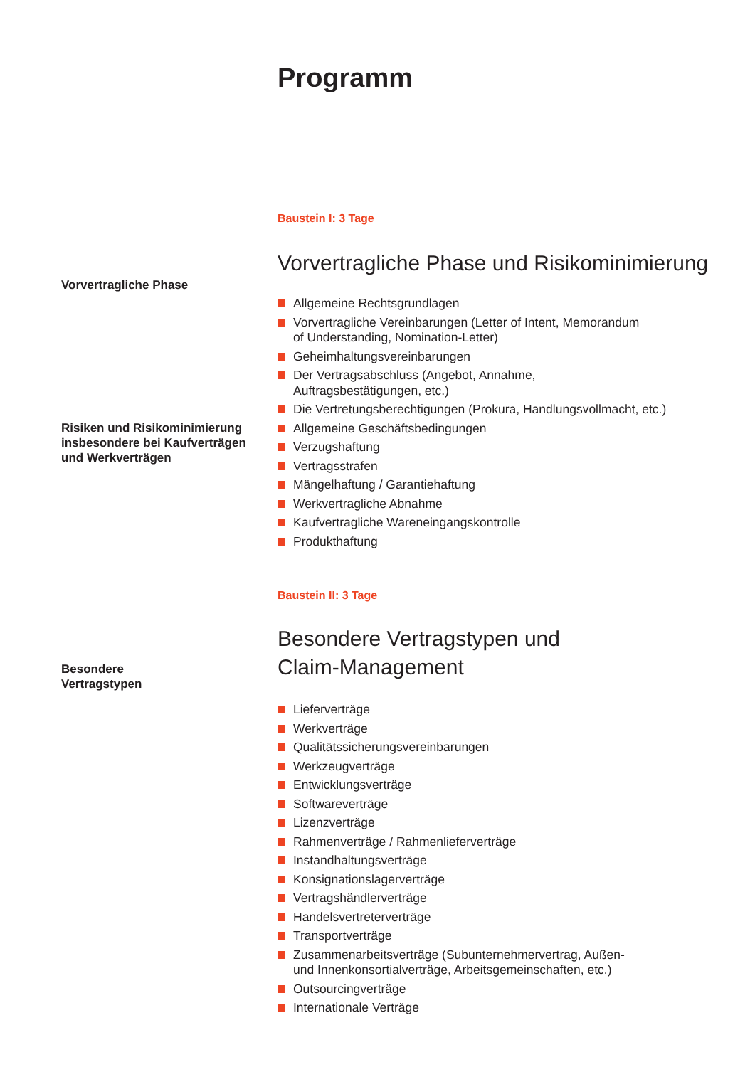Programm
Baustein I: 3 Tage
Vorvertragliche Phase und Risikominimierung
Vorvertragliche Phase
Allgemeine Rechtsgrundlagen
Vorvertragliche Vereinbarungen (Letter of Intent, Memorandum
of Understanding, Nomination-Letter)
Geheimhaltungsvereinbarungen
Der Vertragsabschluss (Angebot, Annahme,
Auftragsbestätigungen, etc.)
Die Vertretungsberechtigungen (Prokura, Handlungsvollmacht, etc.)
Allgemeine Geschäftsbedingungen
Verzugshaftung
Vertragsstrafen
Mängelhaftung / Garantiehaftung
Werkvertragliche Abnahme
Kaufvertragliche Wareneingangskontrolle
Produkthaftung
Risiken und Risikominimierung
insbesondere bei Kaufverträgen
und Werkverträgen
Baustein II: 3 Tage
Besondere Vertragstypen und
Claim-Management
Besondere
Vertragstypen
Lieferverträge
Werkverträge
Qualitätssicherungsvereinbarungen
Werkzeugverträge
Entwicklungsverträge
Softwareverträge
Lizenzverträge
Rahmenverträge / Rahmenlieferverträge
Instandhaltungsverträge
Konsignationslagerverträge
Vertragshändlerverträge
Handelsvertreterverträge
Transportverträge
Zusammenarbeitsverträge (Subunternehmervertrag, Außen-
und Innenkonsortialverträge, Arbeitsgemeinschaften, etc.)
Outsourcingverträge
Internationale Verträge